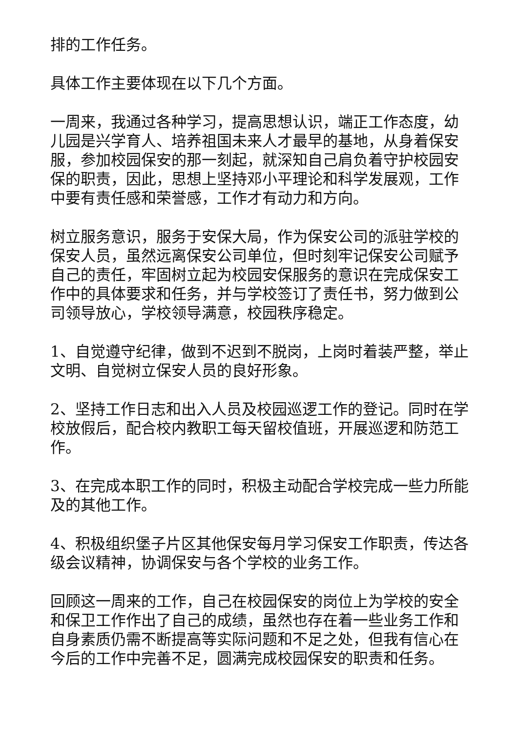排的工作任务。
具体工作主要体现在以下几个方面。
一周来，我通过各种学习，提高思想认识，端正工作态度，幼儿园是兴学育人、培养祖国未来人才最早的基地，从身着保安服，参加校园保安的那一刻起，就深知自己肩负着守护校园安保的职责，因此，思想上坚持邓小平理论和科学发展观，工作中要有责任感和荣誉感，工作才有动力和方向。
树立服务意识，服务于安保大局，作为保安公司的派驻学校的保安人员，虽然远离保安公司单位，但时刻牢记保安公司赋予自己的责任，牢固树立起为校园安保服务的意识在完成保安工作中的具体要求和任务，并与学校签订了责任书，努力做到公司领导放心，学校领导满意，校园秩序稳定。
1、自觉遵守纪律，做到不迟到不脱岗，上岗时着装严整，举止文明、自觉树立保安人员的良好形象。
2、坚持工作日志和出入人员及校园巡逻工作的登记。同时在学校放假后，配合校内教职工每天留校值班，开展巡逻和防范工作。
3、在完成本职工作的同时，积极主动配合学校完成一些力所能及的其他工作。
4、积极组织堡子片区其他保安每月学习保安工作职责，传达各级会议精神，协调保安与各个学校的业务工作。
回顾这一周来的工作，自己在校园保安的岗位上为学校的安全和保卫工作作出了自己的成绩，虽然也存在着一些业务工作和自身素质仍需不断提高等实际问题和不足之处，但我有信心在今后的工作中完善不足，圆满完成校园保安的职责和任务。